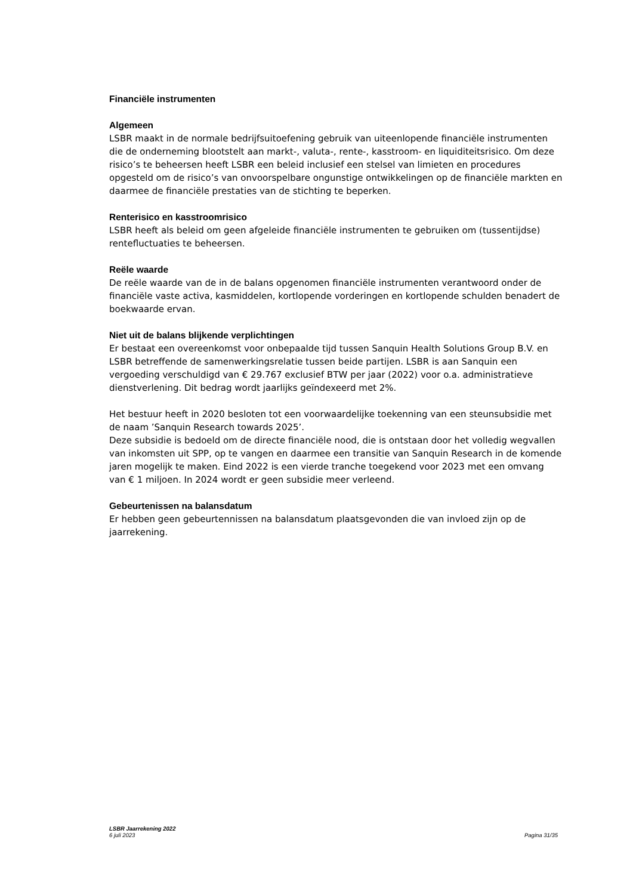Financiële instrumenten
Algemeen
LSBR maakt in de normale bedrijfsuitoefening gebruik van uiteenlopende financiële instrumenten die de onderneming blootstelt aan markt-, valuta-, rente-, kasstroom- en liquiditeitsrisico. Om deze risico’s te beheersen heeft LSBR een beleid inclusief een stelsel van limieten en procedures opgesteld om de risico’s van onvoorspelbare ongunstige ontwikkelingen op de financiële markten en daarmee de financiële prestaties van de stichting te beperken.
Renterisico en kasstroomrisico
LSBR heeft als beleid om geen afgeleide financiële instrumenten te gebruiken om (tussentijdse) rentefluctuaties te beheersen.
Reële waarde
De reële waarde van de in de balans opgenomen financiële instrumenten verantwoord onder de financiële vaste activa, kasmiddelen, kortlopende vorderingen en kortlopende schulden benadert de boekwaarde ervan.
Niet uit de balans blijkende verplichtingen
Er bestaat een overeenkomst voor onbepaalde tijd tussen Sanquin Health Solutions Group B.V. en LSBR betreffende de samenwerkingsrelatie tussen beide partijen. LSBR is aan Sanquin een vergoeding verschuldigd van € 29.767 exclusief BTW per jaar (2022) voor o.a. administratieve dienstverlening. Dit bedrag wordt jaarlijks geïndexeerd met 2%.
Het bestuur heeft in 2020 besloten tot een voorwaardelijke toekenning van een steunsubsidie met de naam ’Sanquin Research towards 2025’.
Deze subsidie is bedoeld om de directe financiële nood, die is ontstaan door het volledig wegvallen van inkomsten uit SPP, op te vangen en daarmee een transitie van Sanquin Research in de komende jaren mogelijk te maken. Eind 2022 is een vierde tranche toegekend voor 2023 met een omvang van € 1 miljoen. In 2024 wordt er geen subsidie meer verleend.
Gebeurtenissen na balansdatum
Er hebben geen gebeurtennissen na balansdatum plaatsgevonden die van invloed zijn op de jaarrekening.
LSBR Jaarrekening 2022
6 juli 2023 Pagina 31/35